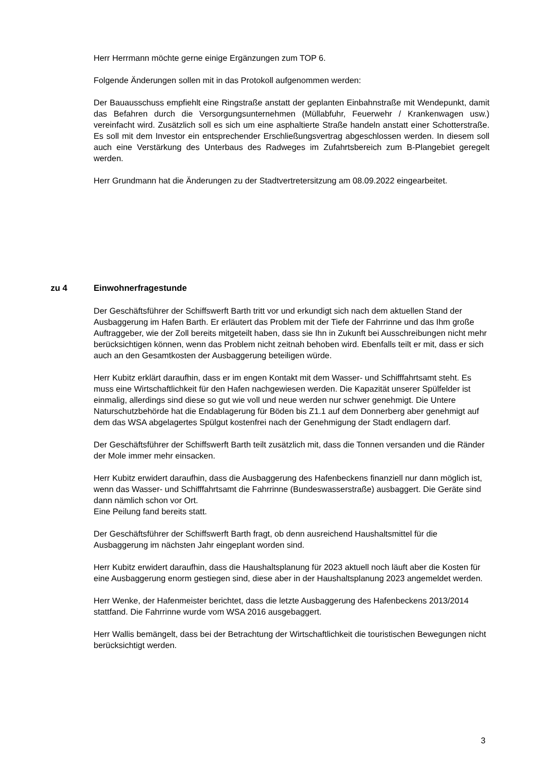Herr Herrmann möchte gerne einige Ergänzungen zum TOP 6.
Folgende Änderungen sollen mit in das Protokoll aufgenommen werden:
Der Bauausschuss empfiehlt eine Ringstraße anstatt der geplanten Einbahnstraße mit Wendepunkt, damit das Befahren durch die Versorgungsunternehmen (Müllabfuhr, Feuerwehr / Krankenwagen usw.) vereinfacht wird. Zusätzlich soll es sich um eine asphaltierte Straße handeln anstatt einer Schotterstraße. Es soll mit dem Investor ein entsprechender Erschließungsvertrag abgeschlossen werden. In diesem soll auch eine Verstärkung des Unterbaus des Radweges im Zufahrtsbereich zum B-Plangebiet geregelt werden.
Herr Grundmann hat die Änderungen zu der Stadtvertretersitzung am 08.09.2022 eingearbeitet.
zu 4 Einwohnerfragestunde
Der Geschäftsführer der Schiffswerft Barth tritt vor und erkundigt sich nach dem aktuellen Stand der Ausbaggerung im Hafen Barth. Er erläutert das Problem mit der Tiefe der Fahrrinne und das Ihm große Auftraggeber, wie der Zoll bereits mitgeteilt haben, dass sie Ihn in Zukunft bei Ausschreibungen nicht mehr berücksichtigen können, wenn das Problem nicht zeitnah behoben wird. Ebenfalls teilt er mit, dass er sich auch an den Gesamtkosten der Ausbaggerung beteiligen würde.
Herr Kubitz erklärt daraufhin, dass er im engen Kontakt mit dem Wasser- und Schifffahrtsamt steht. Es muss eine Wirtschaftlichkeit für den Hafen nachgewiesen werden. Die Kapazität unserer Spülfelder ist einmalig, allerdings sind diese so gut wie voll und neue werden nur schwer genehmigt. Die Untere Naturschutzbehörde hat die Endablagerung für Böden bis Z1.1 auf dem Donnerberg aber genehmigt auf dem das WSA abgelagertes Spülgut kostenfrei nach der Genehmigung der Stadt endlagern darf.
Der Geschäftsführer der Schiffswerft Barth teilt zusätzlich mit, dass die Tonnen versanden und die Ränder der Mole immer mehr einsacken.
Herr Kubitz erwidert daraufhin, dass die Ausbaggerung des Hafenbeckens finanziell nur dann möglich ist, wenn das Wasser- und Schifffahrtsamt die Fahrrinne (Bundeswasserstraße) ausbaggert. Die Geräte sind dann nämlich schon vor Ort.
Eine Peilung fand bereits statt.
Der Geschäftsführer der Schiffswerft Barth fragt, ob denn ausreichend Haushaltsmittel für die Ausbaggerung im nächsten Jahr eingeplant worden sind.
Herr Kubitz erwidert daraufhin, dass die Haushaltsplanung für 2023 aktuell noch läuft aber die Kosten für eine Ausbaggerung enorm gestiegen sind, diese aber in der Haushaltsplanung 2023 angemeldet werden.
Herr Wenke, der Hafenmeister berichtet, dass die letzte Ausbaggerung des Hafenbeckens 2013/2014 stattfand. Die Fahrrinne wurde vom WSA 2016 ausgebaggert.
Herr Wallis bemängelt, dass bei der Betrachtung der Wirtschaftlichkeit die touristischen Bewegungen nicht berücksichtigt werden.
3